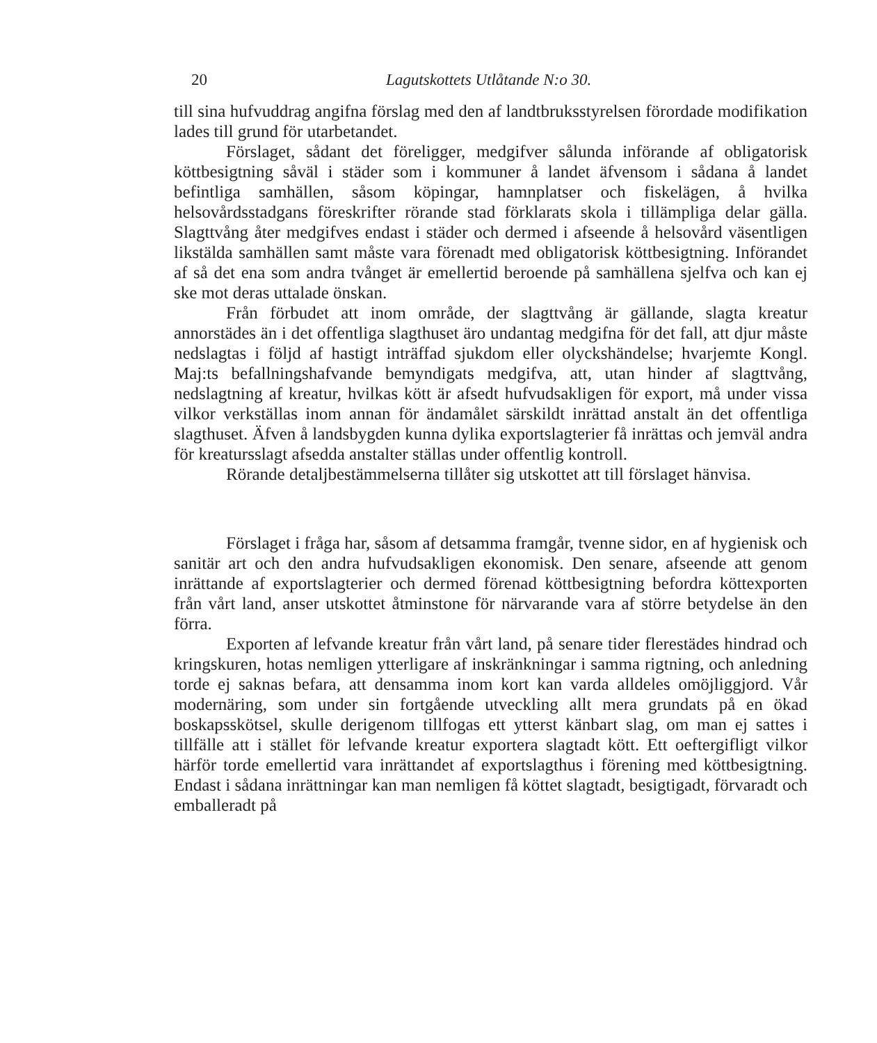20 Lagutskottets Utlåtande N:o 30.
till sina hufvuddrag angifna förslag med den af landtbruksstyrelsen förordade modifikation lades till grund för utarbetandet.
Förslaget, sådant det föreligger, medgifver sålunda införande af obligatorisk köttbesigtning såväl i städer som i kommuner å landet äfvensom i sådana å landet befintliga samhällen, såsom köpingar, hamnplatser och fiskelägen, å hvilka helsovårdsstadgans föreskrifter rörande stad förklarats skola i tillämpliga delar gälla. Slagttvång åter medgifves endast i städer och dermed i afseende å helsovård väsentligen likstälda samhällen samt måste vara förenadt med obligatorisk köttbesigtning. Införandet af så det ena som andra tvånget är emellertid beroende på samhällena sjelfva och kan ej ske mot deras uttalade önskan.
Från förbudet att inom område, der slagttvång är gällande, slagta kreatur annorstädes än i det offentliga slagthuset äro undantag medgifna för det fall, att djur måste nedslagtas i följd af hastigt inträffad sjukdom eller olyckshändelse; hvarjemte Kongl. Maj:ts befallningshafvande bemyndigats medgifva, att, utan hinder af slagttvång, nedslagtning af kreatur, hvilkas kött är afsedt hufvudsakligen för export, må under vissa vilkor verkställas inom annan för ändamålet särskildt inrättad anstalt än det offentliga slagthuset. Äfven å landsbygden kunna dylika exportslagterier få inrättas och jemväl andra för kreatursslagt afsedda anstalter ställas under offentlig kontroll.
Rörande detaljbestämmelserna tillåter sig utskottet att till förslaget hänvisa.
Förslaget i fråga har, såsom af detsamma framgår, tvenne sidor, en af hygienisk och sanitär art och den andra hufvudsakligen ekonomisk. Den senare, afseende att genom inrättande af exportslagterier och dermed förenad köttbesigtning befordra köttexporten från vårt land, anser utskottet åtminstone för närvarande vara af större betydelse än den förra.
Exporten af lefvande kreatur från vårt land, på senare tider flerestädes hindrad och kringskuren, hotas nemligen ytterligare af inskränkningar i samma rigtning, och anledning torde ej saknas befara, att densamma inom kort kan varda alldeles omöjliggjord. Vår modernäring, som under sin fortgående utveckling allt mera grundats på en ökad boskapsskötsel, skulle derigenom tillfogas ett ytterst känbart slag, om man ej sattes i tillfälle att i stället för lefvande kreatur exportera slagtadt kött. Ett oeftergifligt vilkor härför torde emellertid vara inrättandet af exportslagthus i förening med köttbesigtning. Endast i sådana inrättningar kan man nemligen få köttet slagtadt, besigtigadt, förvaradt och emballeradt på